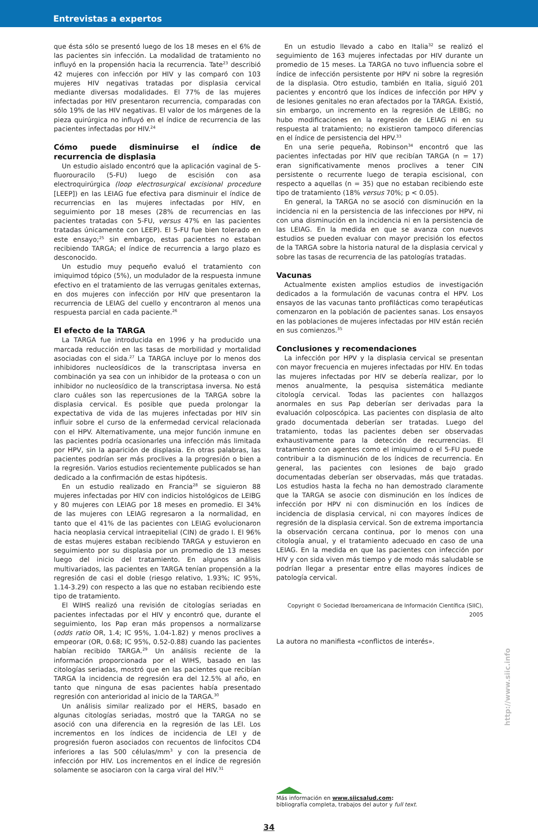Entrevistas a expertos
que ésta sólo se presentó luego de los 18 meses en el 6% de las pacientes sin infección. La modalidad de tratamiento no influyó en la propensión hacia la recurrencia. Tate<sup>23</sup> describió 42 mujeres con infección por HIV y las comparó con 103 mujeres HIV negativas tratadas por displasia cervical mediante diversas modalidades. El 77% de las mujeres infectadas por HIV presentaron recurrencia, comparadas con sólo 19% de las HIV negativas. El valor de los márgenes de la pieza quirúrgica no influyó en el índice de recurrencia de las pacientes infectadas por HIV.<sup>24</sup>
Cómo puede disminuirse el índice de recurrencia de displasia
Un estudio aislado encontró que la aplicación vaginal de 5-fluorouracilo (5-FU) luego de escisión con asa electroquirúrgica (loop electrosurgical excisional procedure [LEEP]) en las LEIAG fue efectiva para disminuir el índice de recurrencias en las mujeres infectadas por HIV, en seguimiento por 18 meses (28% de recurrencias en las pacientes tratadas con 5-FU, versus 47% en las pacientes tratadas únicamente con LEEP). El 5-FU fue bien tolerado en este ensayo;<sup>25</sup> sin embargo, estas pacientes no estaban recibiendo TARGA; el índice de recurrencia a largo plazo es desconocido.
Un estudio muy pequeño evaluó el tratamiento con imiquimod tópico (5%), un modulador de la respuesta inmune efectivo en el tratamiento de las verrugas genitales externas, en dos mujeres con infección por HIV que presentaron la recurrencia de LEIAG del cuello y encontraron al menos una respuesta parcial en cada paciente.<sup>26</sup>
El efecto de la TARGA
La TARGA fue introducida en 1996 y ha producido una marcada reducción en las tasas de morbilidad y mortalidad asociadas con el sida.<sup>27</sup> La TARGA incluye por lo menos dos inhibidores nucleosídicos de la transcriptasa inversa en combinación ya sea con un inhibidor de la proteasa o con un inhibidor no nucleosídico de la transcriptasa inversa. No está claro cuáles son las repercusiones de la TARGA sobre la displasia cervical. Es posible que pueda prolongar la expectativa de vida de las mujeres infectadas por HIV sin influir sobre el curso de la enfermedad cervical relacionada con el HPV. Alternativamente, una mejor función inmune en las pacientes podría ocasionarles una infección más limitada por HPV, sin la aparición de displasia. En otras palabras, las pacientes podrían ser más proclives a la progresión o bien a la regresión. Varios estudios recientemente publicados se han dedicado a la confirmación de estas hipótesis.
En un estudio realizado en Francia<sup>28</sup> se siguieron 88 mujeres infectadas por HIV con indicios histológicos de LEIBG y 80 mujeres con LEIAG por 18 meses en promedio. El 34% de las mujeres con LEIAG regresaron a la normalidad, en tanto que el 41% de las pacientes con LEIAG evolucionaron hacia neoplasia cervical intraepitelial (CIN) de grado I. El 96% de estas mujeres estaban recibiendo TARGA y estuvieron en seguimiento por su displasia por un promedio de 13 meses luego del inicio del tratamiento. En algunos análisis multivariados, las pacientes en TARGA tenían propensión a la regresión de casi el doble (riesgo relativo, 1.93%; IC 95%, 1.14-3.29) con respecto a las que no estaban recibiendo este tipo de tratamiento.
El WIHS realizó una revisión de citologías seriadas en pacientes infectadas por el HIV y encontró que, durante el seguimiento, los Pap eran más propensos a normalizarse (odds ratio OR, 1.4; IC 95%, 1.04-1.82) y menos proclives a empeorar (OR, 0.68; IC 95%, 0.52-0.88) cuando las pacientes habían recibido TARGA.<sup>29</sup> Un análisis reciente de la información proporcionada por el WIHS, basado en las citologías seriadas, mostró que en las pacientes que recibían TARGA la incidencia de regresión era del 12.5% al año, en tanto que ninguna de esas pacientes había presentado regresión con anterioridad al inicio de la TARGA.<sup>30</sup>
Un análisis similar realizado por el HERS, basado en algunas citologías seriadas, mostró que la TARGA no se asoció con una diferencia en la regresión de las LEI. Los incrementos en los índices de incidencia de LEI y de progresión fueron asociados con recuentos de linfocitos CD4 inferiores a las 500 células/mm<sup>3</sup> y con la presencia de infección por HIV. Los incrementos en el índice de regresión solamente se asociaron con la carga viral del HIV.<sup>31</sup>
En un estudio llevado a cabo en Italia<sup>32</sup> se realizó el seguimiento de 163 mujeres infectadas por HIV durante un promedio de 15 meses. La TARGA no tuvo influencia sobre el índice de infección persistente por HPV ni sobre la regresión de la displasia. Otro estudio, también en Italia, siguió 201 pacientes y encontró que los índices de infección por HPV y de lesiones genitales no eran afectados por la TARGA. Existió, sin embargo, un incremento en la regresión de LEIBG; no hubo modificaciones en la regresión de LEIAG ni en su respuesta al tratamiento; no existieron tampoco diferencias en el índice de persistencia del HPV.<sup>33</sup>
En una serie pequeña, Robinson<sup>34</sup> encontró que las pacientes infectadas por HIV que recibían TARGA (n = 17) eran significativamente menos proclives a tener CIN persistente o recurrente luego de terapia escisional, con respecto a aquellas (n = 35) que no estaban recibiendo este tipo de tratamiento (18% versus 70%; p < 0.05).
En general, la TARGA no se asoció con disminución en la incidencia ni en la persistencia de las infecciones por HPV, ni con una disminución en la incidencia ni en la persistencia de las LEIAG. En la medida en que se avanza con nuevos estudios se pueden evaluar con mayor precisión los efectos de la TARGA sobre la historia natural de la displasia cervical y sobre las tasas de recurrencia de las patologías tratadas.
Vacunas
Actualmente existen amplios estudios de investigación dedicados a la formulación de vacunas contra el HPV. Los ensayos de las vacunas tanto profilácticas como terapéuticas comenzaron en la población de pacientes sanas. Los ensayos en las poblaciones de mujeres infectadas por HIV están recién en sus comienzos.<sup>35</sup>
Conclusiones y recomendaciones
La infección por HPV y la displasia cervical se presentan con mayor frecuencia en mujeres infectadas por HIV. En todas las mujeres infectadas por HIV se debería realizar, por lo menos anualmente, la pesquisa sistemática mediante citología cervical. Todas las pacientes con hallazgos anormales en sus Pap deberían ser derivadas para la evaluación colposcópica. Las pacientes con displasia de alto grado documentada deberían ser tratadas. Luego del tratamiento, todas las pacientes deben ser observadas exhaustivamente para la detección de recurrencias. El tratamiento con agentes como el imiquimod o el 5-FU puede contribuir a la disminución de los índices de recurrencia. En general, las pacientes con lesiones de bajo grado documentadas deberían ser observadas, más que tratadas. Los estudios hasta la fecha no han demostrado claramente que la TARGA se asocie con disminución en los índices de infección por HPV ni con disminución en los índices de incidencia de displasia cervical, ni con mayores índices de regresión de la displasia cervical. Son de extrema importancia la observación cercana continua, por lo menos con una citología anual, y el tratamiento adecuado en caso de una LEIAG. En la medida en que las pacientes con infección por HIV y con sida viven más tiempo y de modo más saludable se podrían llegar a presentar entre ellas mayores índices de patología cervical.
Copyright © Sociedad Iberoamericana de Información Científica (SIIC), 2005
La autora no manifiesta «conflictos de interés».
Más información en www.siicsalud.com:
bibliografía completa, trabajos del autor y full text.
34
http://www.siic.info